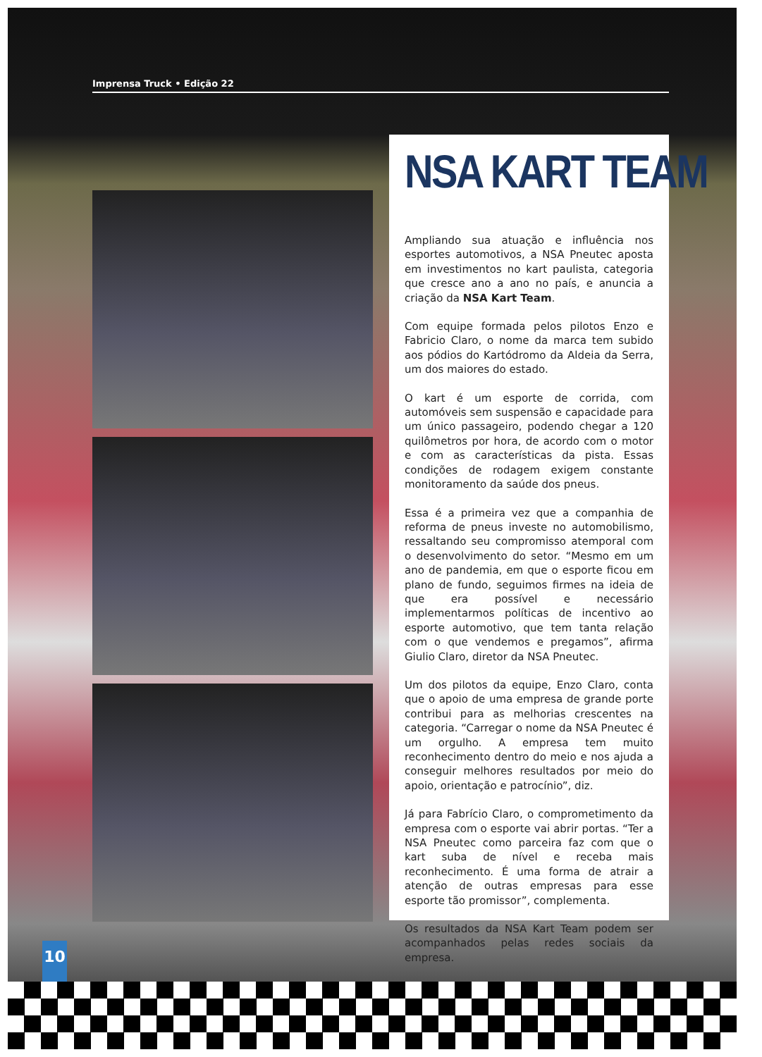Imprensa Truck • Edição 22
NSA KART TEAM
Ampliando sua atuação e influência nos esportes automotivos, a NSA Pneutec aposta em investimentos no kart paulista, categoria que cresce ano a ano no país, e anuncia a criação da NSA Kart Team.
Com equipe formada pelos pilotos Enzo e Fabricio Claro, o nome da marca tem subido aos pódios do Kartódromo da Aldeia da Serra, um dos maiores do estado.
O kart é um esporte de corrida, com automóveis sem suspensão e capacidade para um único passageiro, podendo chegar a 120 quilômetros por hora, de acordo com o motor e com as características da pista. Essas condições de rodagem exigem constante monitoramento da saúde dos pneus.
Essa é a primeira vez que a companhia de reforma de pneus investe no automobilismo, ressaltando seu compromisso atemporal com o desenvolvimento do setor. “Mesmo em um ano de pandemia, em que o esporte ficou em plano de fundo, seguimos firmes na ideia de que era possível e necessário implementarmos políticas de incentivo ao esporte automotivo, que tem tanta relação com o que vendemos e pregamos”, afirma Giulio Claro, diretor da NSA Pneutec.
Um dos pilotos da equipe, Enzo Claro, conta que o apoio de uma empresa de grande porte contribui para as melhorias crescentes na categoria. “Carregar o nome da NSA Pneutec é um orgulho. A empresa tem muito reconhecimento dentro do meio e nos ajuda a conseguir melhores resultados por meio do apoio, orientação e patrocínio”, diz.
Já para Fabrício Claro, o comprometimento da empresa com o esporte vai abrir portas. “Ter a NSA Pneutec como parceira faz com que o kart suba de nível e receba mais reconhecimento. É uma forma de atrair a atenção de outras empresas para esse esporte tão promissor”, complementa.
Os resultados da NSA Kart Team podem ser acompanhados pelas redes sociais da empresa.
10